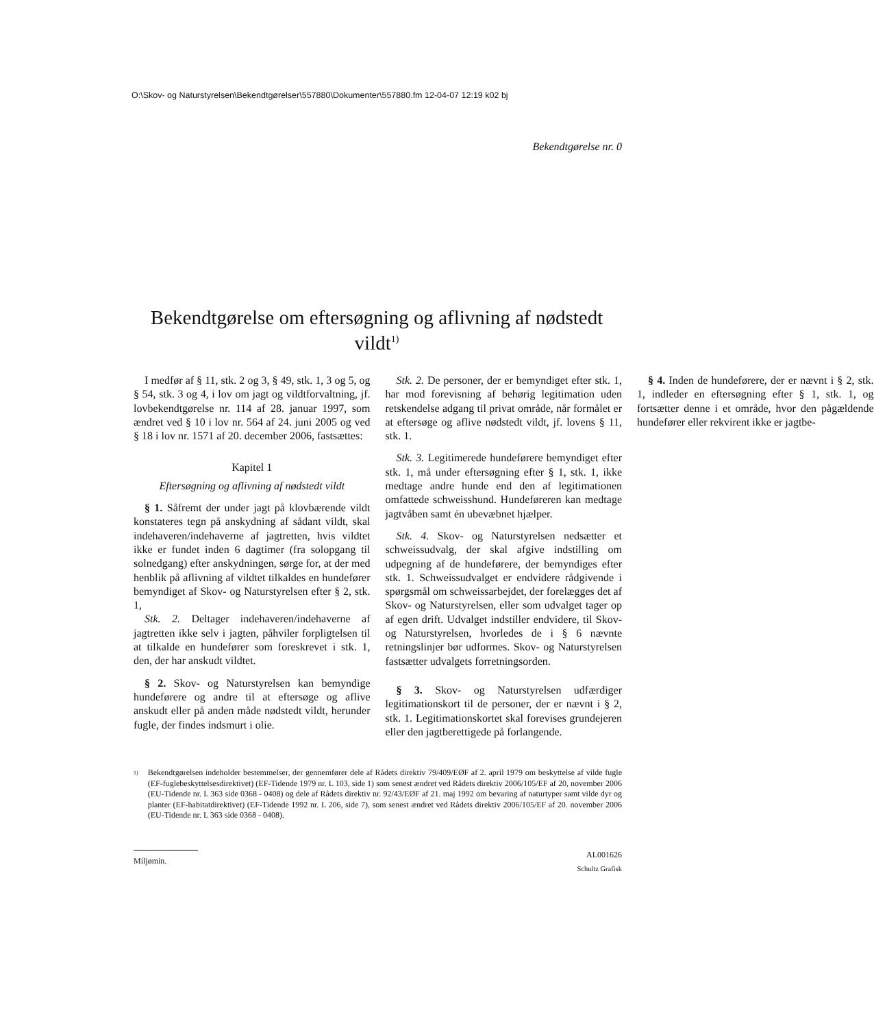O:\Skov- og Naturstyrelsen\Bekendtgørelser\557880\Dokumenter\557880.fm 12-04-07 12:19 k02 bj
Bekendtgørelse nr. 0
Bekendtgørelse om eftersøgning og aflivning af nødstedt vildt<sup>1)</sup>
I medfør af § 11, stk. 2 og 3, § 49, stk. 1, 3 og 5, og § 54, stk. 3 og 4, i lov om jagt og vildtforvaltning, jf. lovbekendtgørelse nr. 114 af 28. januar 1997, som ændret ved § 10 i lov nr. 564 af 24. juni 2005 og ved § 18 i lov nr. 1571 af 20. december 2006, fastsættes:
Kapitel 1
Eftersøgning og aflivning af nødstedt vildt
§ 1. Såfremt der under jagt på klovbærende vildt konstateres tegn på anskydning af sådant vildt, skal indehaveren/indehaverne af jagtretten, hvis vildtet ikke er fundet inden 6 dagtimer (fra solopgang til solnedgang) efter anskydningen, sørge for, at der med henblik på aflivning af vildtet tilkaldes en hundefører bemyndiget af Skov- og Naturstyrelsen efter § 2, stk. 1,
Stk. 2. Deltager indehaveren/indehaverne af jagtretten ikke selv i jagten, påhviler forpligtelsen til at tilkalde en hundefører som foreskrevet i stk. 1, den, der har anskudt vildtet.
§ 2. Skov- og Naturstyrelsen kan bemyndige hundeførere og andre til at eftersøge og aflive anskudt eller på anden måde nødstedt vildt, herunder fugle, der findes indsmurt i olie.
Stk. 2. De personer, der er bemyndiget efter stk. 1, har mod forevisning af behørig legitimation uden retskendelse adgang til privat område, når formålet er at eftersøge og aflive nødstedt vildt, jf. lovens § 11, stk. 1.
Stk. 3. Legitimerede hundeførere bemyndiget efter stk. 1, må under eftersøgning efter § 1, stk. 1, ikke medtage andre hunde end den af legitimationen omfattede schweisshund. Hundeføreren kan medtage jagtvåben samt én ubevæbnet hjælper.
Stk. 4. Skov- og Naturstyrelsen nedsætter et schweissudvalg, der skal afgive indstilling om udpegning af de hundeførere, der bemyndiges efter stk. 1. Schweissudvalget er endvidere rådgivende i spørgsmål om schweissarbejdet, der forelægges det af Skov- og Naturstyrelsen, eller som udvalget tager op af egen drift. Udvalget indstiller endvidere, til Skov- og Naturstyrelsen, hvorledes de i § 6 nævnte retningslinjer bør udformes. Skov- og Naturstyrelsen fastsætter udvalgets forretningsorden.
§ 3. Skov- og Naturstyrelsen udfærdiger legitimationskort til de personer, der er nævnt i § 2, stk. 1. Legitimationskortet skal forevises grundejeren eller den jagtberettigede på forlangende.
§ 4. Inden de hundeførere, der er nævnt i § 2, stk. 1, indleder en eftersøgning efter § 1, stk. 1, og fortsætter denne i et område, hvor den pågældende hundefører eller rekvirent ikke er jagtbe-
1) Bekendtgørelsen indeholder bestemmelser, der gennemfører dele af Rådets direktiv 79/409/EØF af 2. april 1979 om beskyttelse af vilde fugle (EF-fuglebeskyttelsesdirektivet) (EF-Tidende 1979 nr. L 103, side 1) som senest ændret ved Rådets direktiv 2006/105/EF af 20, november 2006 (EU-Tidende nr. L 363 side 0368 - 0408) og dele af Rådets direktiv nr. 92/43/EØF af 21. maj 1992 om bevaring af naturtyper samt vilde dyr og planter (EF-habitatdirektivet) (EF-Tidende 1992 nr. L 206, side 7), som senest ændret ved Rådets direktiv 2006/105/EF af 20. november 2006 (EU-Tidende nr. L 363 side 0368 - 0408).
Miljømin. AL001626
Schultz Grafisk